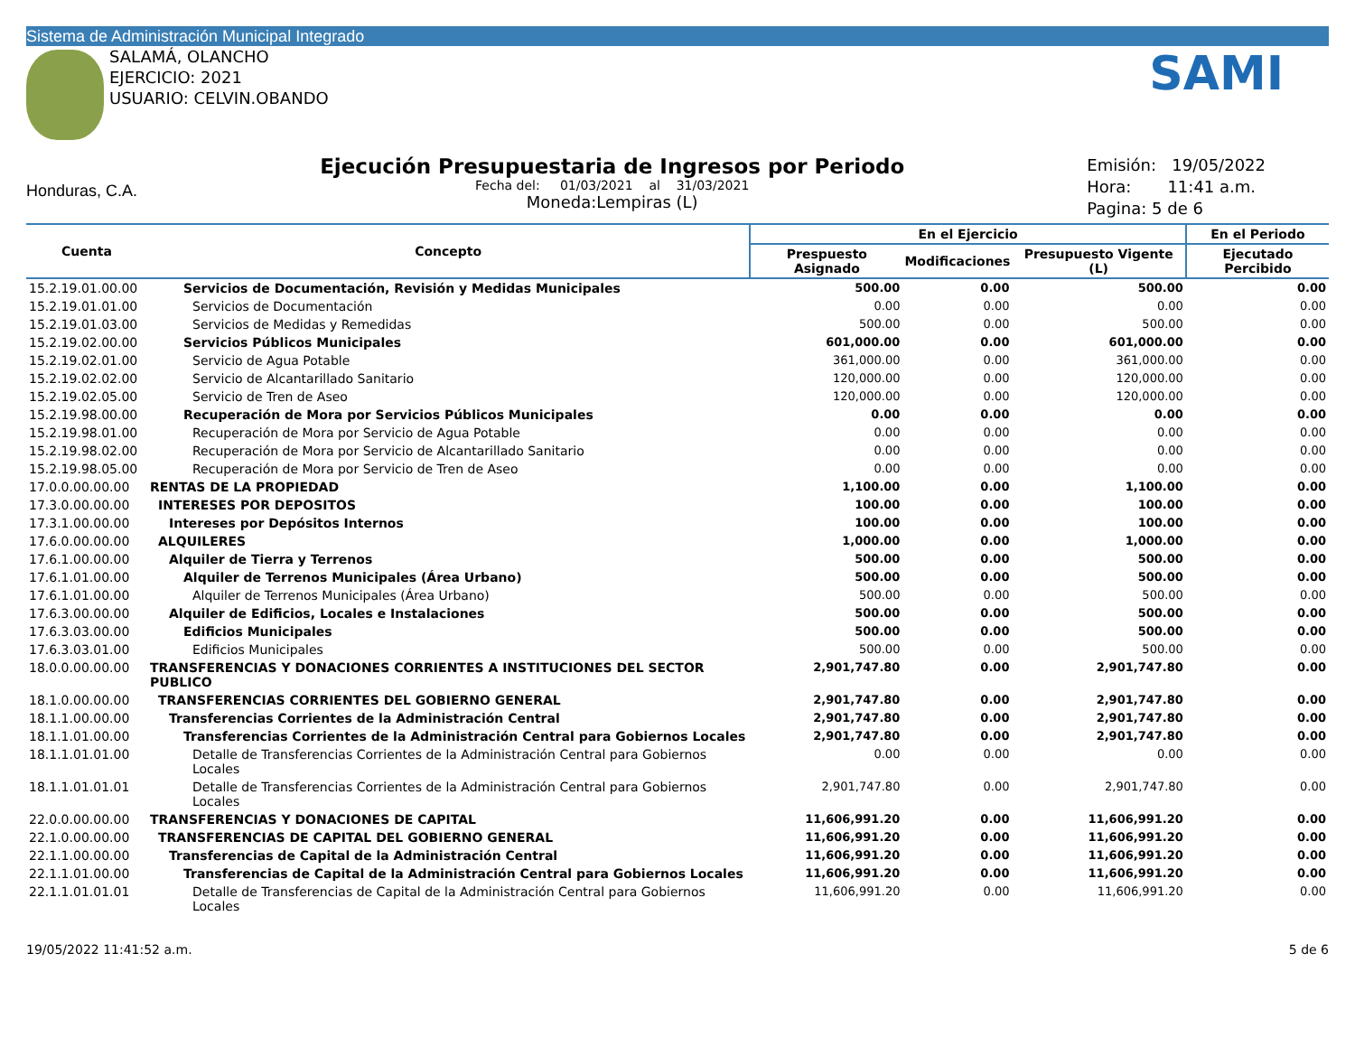Sistema de Administración Municipal Integrado
SALAMÁ, OLANCHO
EJERCICIO: 2021
USUARIO: CELVIN.OBANDO
SAMI
Honduras, C.A.
Ejecución Presupuestaria de Ingresos por Periodo
Fecha del: 01/03/2021 al 31/03/2021
Moneda:Lempiras (L)
Emisión: 19/05/2022
Hora: 11:41 a.m.
Pagina: 5 de 6
| Cuenta | Concepto | En el Ejercicio | | | En el Periodo |
| --- | --- | --- | --- | --- | --- |
| | | Prespuesto Asignado | Modificaciones | Presupuesto Vigente (L) | Ejecutado Percibido |
| 15.2.19.01.00.00 | Servicios de Documentación, Revisión y Medidas Municipales | 500.00 | 0.00 | 500.00 | 0.00 |
| 15.2.19.01.01.00 | Servicios de Documentación | 0.00 | 0.00 | 0.00 | 0.00 |
| 15.2.19.01.03.00 | Servicios de Medidas y Remedidas | 500.00 | 0.00 | 500.00 | 0.00 |
| 15.2.19.02.00.00 | Servicios Públicos Municipales | 601,000.00 | 0.00 | 601,000.00 | 0.00 |
| 15.2.19.02.01.00 | Servicio de Agua Potable | 361,000.00 | 0.00 | 361,000.00 | 0.00 |
| 15.2.19.02.02.00 | Servicio de Alcantarillado Sanitario | 120,000.00 | 0.00 | 120,000.00 | 0.00 |
| 15.2.19.02.05.00 | Servicio de Tren de Aseo | 120,000.00 | 0.00 | 120,000.00 | 0.00 |
| 15.2.19.98.00.00 | Recuperación de Mora por Servicios Públicos Municipales | 0.00 | 0.00 | 0.00 | 0.00 |
| 15.2.19.98.01.00 | Recuperación de Mora por Servicio de Agua Potable | 0.00 | 0.00 | 0.00 | 0.00 |
| 15.2.19.98.02.00 | Recuperación de Mora por Servicio de Alcantarillado Sanitario | 0.00 | 0.00 | 0.00 | 0.00 |
| 15.2.19.98.05.00 | Recuperación de Mora por Servicio de Tren de Aseo | 0.00 | 0.00 | 0.00 | 0.00 |
| 17.0.0.00.00.00 | RENTAS DE LA PROPIEDAD | 1,100.00 | 0.00 | 1,100.00 | 0.00 |
| 17.3.0.00.00.00 | INTERESES POR DEPOSITOS | 100.00 | 0.00 | 100.00 | 0.00 |
| 17.3.1.00.00.00 | Intereses por Depósitos Internos | 100.00 | 0.00 | 100.00 | 0.00 |
| 17.6.0.00.00.00 | ALQUILERES | 1,000.00 | 0.00 | 1,000.00 | 0.00 |
| 17.6.1.00.00.00 | Alquiler de Tierra y Terrenos | 500.00 | 0.00 | 500.00 | 0.00 |
| 17.6.1.01.00.00 | Alquiler de Terrenos Municipales (Área Urbano) | 500.00 | 0.00 | 500.00 | 0.00 |
| 17.6.1.01.00.00 | Alquiler de Terrenos Municipales (Área Urbano) | 500.00 | 0.00 | 500.00 | 0.00 |
| 17.6.3.00.00.00 | Alquiler de Edificios, Locales e Instalaciones | 500.00 | 0.00 | 500.00 | 0.00 |
| 17.6.3.03.00.00 | Edificios Municipales | 500.00 | 0.00 | 500.00 | 0.00 |
| 17.6.3.03.01.00 | Edificios Municipales | 500.00 | 0.00 | 500.00 | 0.00 |
| 18.0.0.00.00.00 | TRANSFERENCIAS Y DONACIONES CORRIENTES A INSTITUCIONES DEL SECTOR PUBLICO | 2,901,747.80 | 0.00 | 2,901,747.80 | 0.00 |
| 18.1.0.00.00.00 | TRANSFERENCIAS CORRIENTES DEL GOBIERNO GENERAL | 2,901,747.80 | 0.00 | 2,901,747.80 | 0.00 |
| 18.1.1.00.00.00 | Transferencias Corrientes de la Administración Central | 2,901,747.80 | 0.00 | 2,901,747.80 | 0.00 |
| 18.1.1.01.00.00 | Transferencias Corrientes de la Administración Central para Gobiernos Locales | 2,901,747.80 | 0.00 | 2,901,747.80 | 0.00 |
| 18.1.1.01.01.00 | Detalle de Transferencias Corrientes de la Administración Central para Gobiernos Locales | 0.00 | 0.00 | 0.00 | 0.00 |
| 18.1.1.01.01.01 | Detalle de Transferencias Corrientes de la Administración Central para Gobiernos Locales | 2,901,747.80 | 0.00 | 2,901,747.80 | 0.00 |
| 22.0.0.00.00.00 | TRANSFERENCIAS Y DONACIONES DE CAPITAL | 11,606,991.20 | 0.00 | 11,606,991.20 | 0.00 |
| 22.1.0.00.00.00 | TRANSFERENCIAS DE CAPITAL DEL GOBIERNO GENERAL | 11,606,991.20 | 0.00 | 11,606,991.20 | 0.00 |
| 22.1.1.00.00.00 | Transferencias de Capital de la Administración Central | 11,606,991.20 | 0.00 | 11,606,991.20 | 0.00 |
| 22.1.1.01.00.00 | Transferencias de Capital de la Administración Central para Gobiernos Locales | 11,606,991.20 | 0.00 | 11,606,991.20 | 0.00 |
| 22.1.1.01.01.01 | Detalle de Transferencias de Capital de la Administración Central para Gobiernos Locales | 11,606,991.20 | 0.00 | 11,606,991.20 | 0.00 |
19/05/2022 11:41:52 a.m. 5 de 6